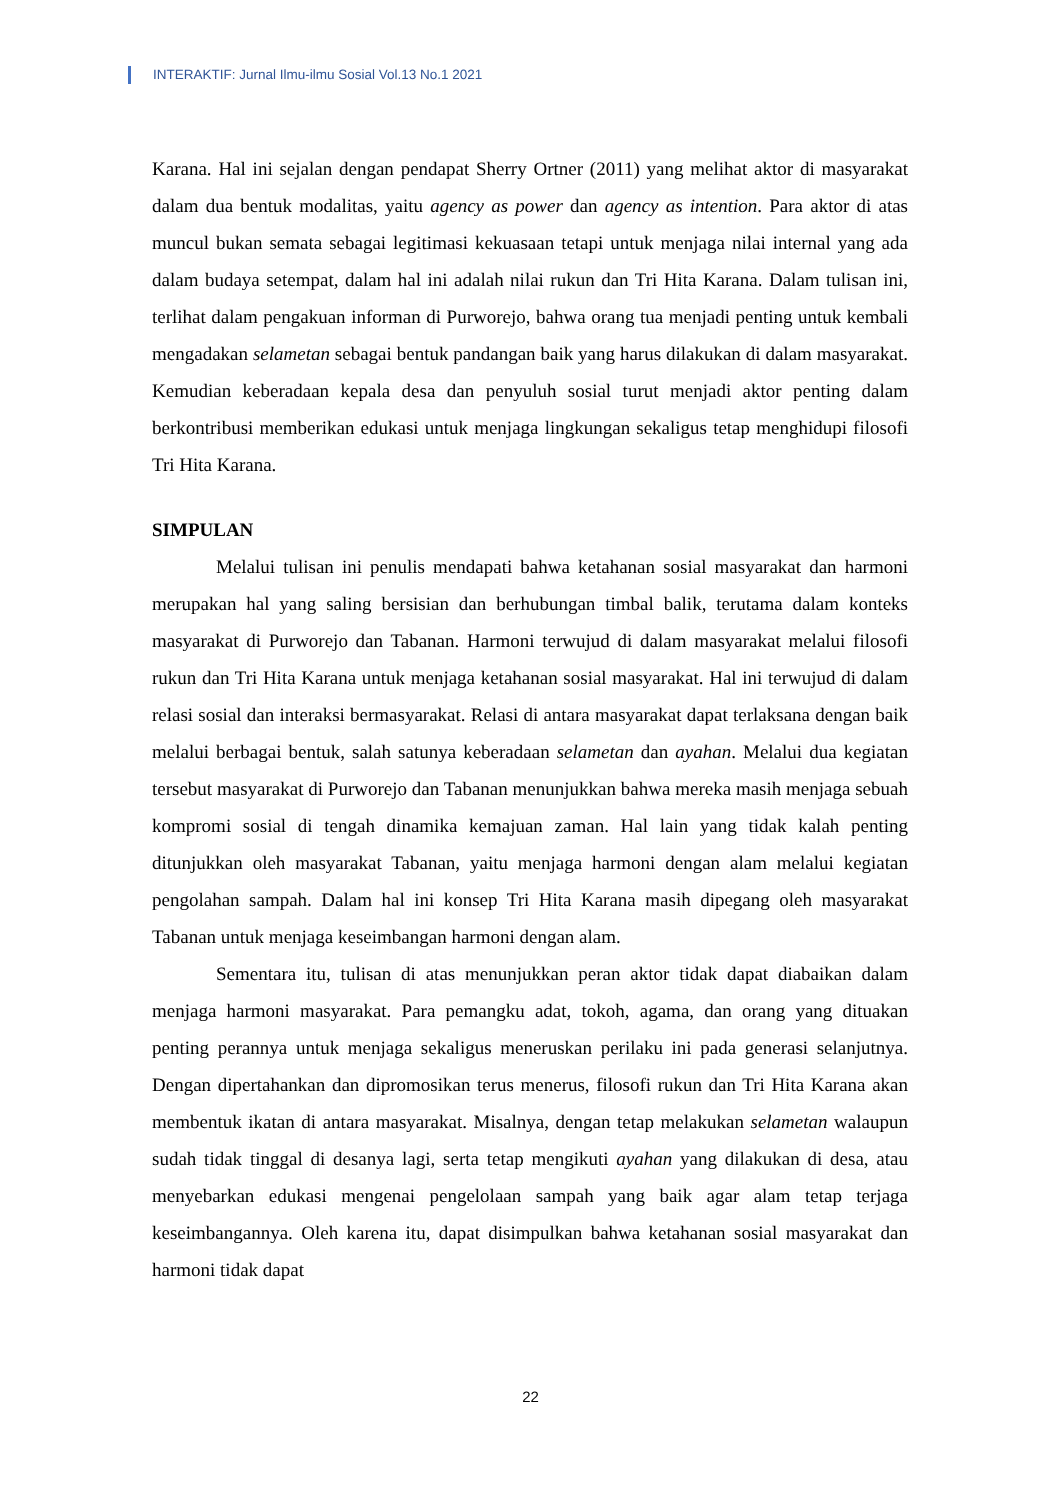INTERAKTIF: Jurnal Ilmu-ilmu Sosial Vol.13 No.1 2021
Karana. Hal ini sejalan dengan pendapat Sherry Ortner (2011) yang melihat aktor di masyarakat dalam dua bentuk modalitas, yaitu agency as power dan agency as intention. Para aktor di atas muncul bukan semata sebagai legitimasi kekuasaan tetapi untuk menjaga nilai internal yang ada dalam budaya setempat, dalam hal ini adalah nilai rukun dan Tri Hita Karana. Dalam tulisan ini, terlihat dalam pengakuan informan di Purworejo, bahwa orang tua menjadi penting untuk kembali mengadakan selametan sebagai bentuk pandangan baik yang harus dilakukan di dalam masyarakat. Kemudian keberadaan kepala desa dan penyuluh sosial turut menjadi aktor penting dalam berkontribusi memberikan edukasi untuk menjaga lingkungan sekaligus tetap menghidupi filosofi Tri Hita Karana.
SIMPULAN
Melalui tulisan ini penulis mendapati bahwa ketahanan sosial masyarakat dan harmoni merupakan hal yang saling bersisian dan berhubungan timbal balik, terutama dalam konteks masyarakat di Purworejo dan Tabanan. Harmoni terwujud di dalam masyarakat melalui filosofi rukun dan Tri Hita Karana untuk menjaga ketahanan sosial masyarakat. Hal ini terwujud di dalam relasi sosial dan interaksi bermasyarakat. Relasi di antara masyarakat dapat terlaksana dengan baik melalui berbagai bentuk, salah satunya keberadaan selametan dan ayahan. Melalui dua kegiatan tersebut masyarakat di Purworejo dan Tabanan menunjukkan bahwa mereka masih menjaga sebuah kompromi sosial di tengah dinamika kemajuan zaman. Hal lain yang tidak kalah penting ditunjukkan oleh masyarakat Tabanan, yaitu menjaga harmoni dengan alam melalui kegiatan pengolahan sampah. Dalam hal ini konsep Tri Hita Karana masih dipegang oleh masyarakat Tabanan untuk menjaga keseimbangan harmoni dengan alam.
Sementara itu, tulisan di atas menunjukkan peran aktor tidak dapat diabaikan dalam menjaga harmoni masyarakat. Para pemangku adat, tokoh, agama, dan orang yang dituakan penting perannya untuk menjaga sekaligus meneruskan perilaku ini pada generasi selanjutnya. Dengan dipertahankan dan dipromosikan terus menerus, filosofi rukun dan Tri Hita Karana akan membentuk ikatan di antara masyarakat. Misalnya, dengan tetap melakukan selametan walaupun sudah tidak tinggal di desanya lagi, serta tetap mengikuti ayahan yang dilakukan di desa, atau menyebarkan edukasi mengenai pengelolaan sampah yang baik agar alam tetap terjaga keseimbangannya. Oleh karena itu, dapat disimpulkan bahwa ketahanan sosial masyarakat dan harmoni tidak dapat
22